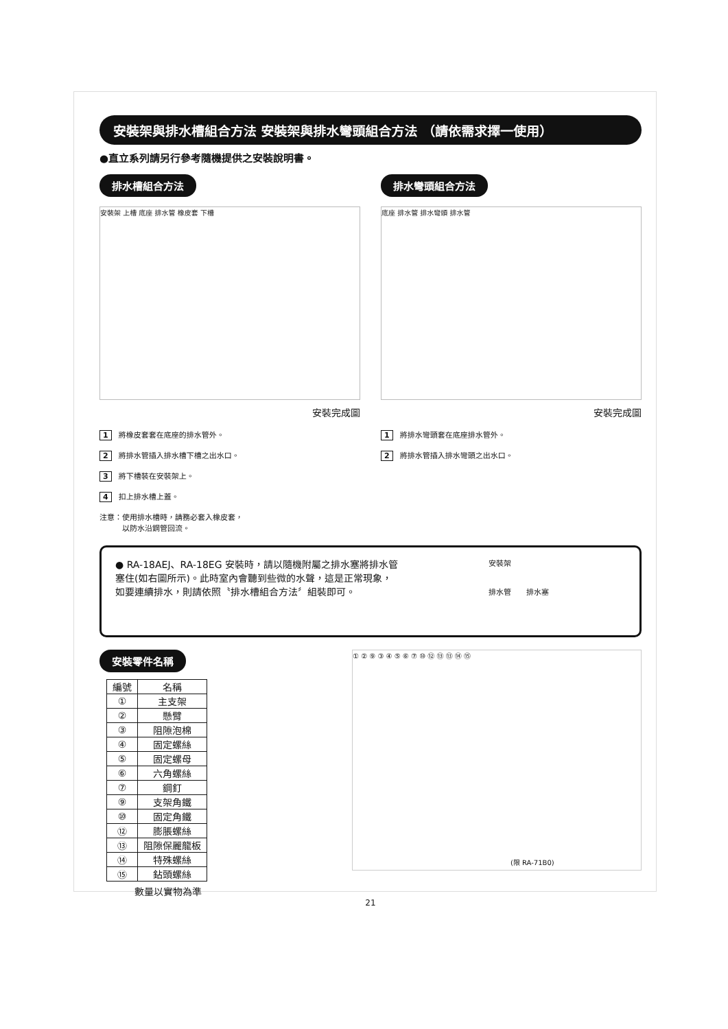安裝架與排水槽組合方法 安裝架與排水彎頭組合方法 （請依需求擇一使用）
●直立系列請另行參考隨機提供之安裝說明書。
排水槽組合方法
安裝架 上槽 底座 排水管 橡皮套 下槽
安裝完成圖
1 將橡皮套套在底座的排水管外。
2 將排水管插入排水槽下槽之出水口。
3 將下槽裝在安裝架上。
4 扣上排水槽上蓋。
注意：使用排水槽時，請務必套入橡皮套，
　　　以防水沿鋼管回流。
排水彎頭組合方法
底座 排水管 排水彎頭 排水管
安裝完成圖
1 將排水彎頭套在底座排水管外。
2 將排水管插入排水彎頭之出水口。
● RA-18AEJ、RA-18EG 安裝時，請以隨機附屬之排水塞將排水管
塞住(如右圖所示)。此時室內會聽到些微的水聲，這是正常現象，
如要連續排水，則請依照〝排水槽組合方法〞組裝即可。
安裝架
排水管　　排水塞
安裝零件名稱
| 編號 | 名稱 |
| --- | --- |
| ① | 主支架 |
| ② | 懸臂 |
| ③ | 阻隙泡棉 |
| ④ | 固定螺絲 |
| ⑤ | 固定螺母 |
| ⑥ | 六角螺絲 |
| ⑦ | 鋼釘 |
| ⑨ | 支架角鐵 |
| ⑩ | 固定角鐵 |
| ⑫ | 膨脹螺絲 |
| ⑬ | 阻隙保麗龍板 |
| ⑭ | 特殊螺絲 |
| ⑮ | 鉆頭螺絲 |
數量以實物為準
① ② ⑨ ③ ④ ⑤ ⑥ ⑦ ⑩ ⑫ ⑬ ⑬ ⑭ ⑮
(限 RA-71B0)
21